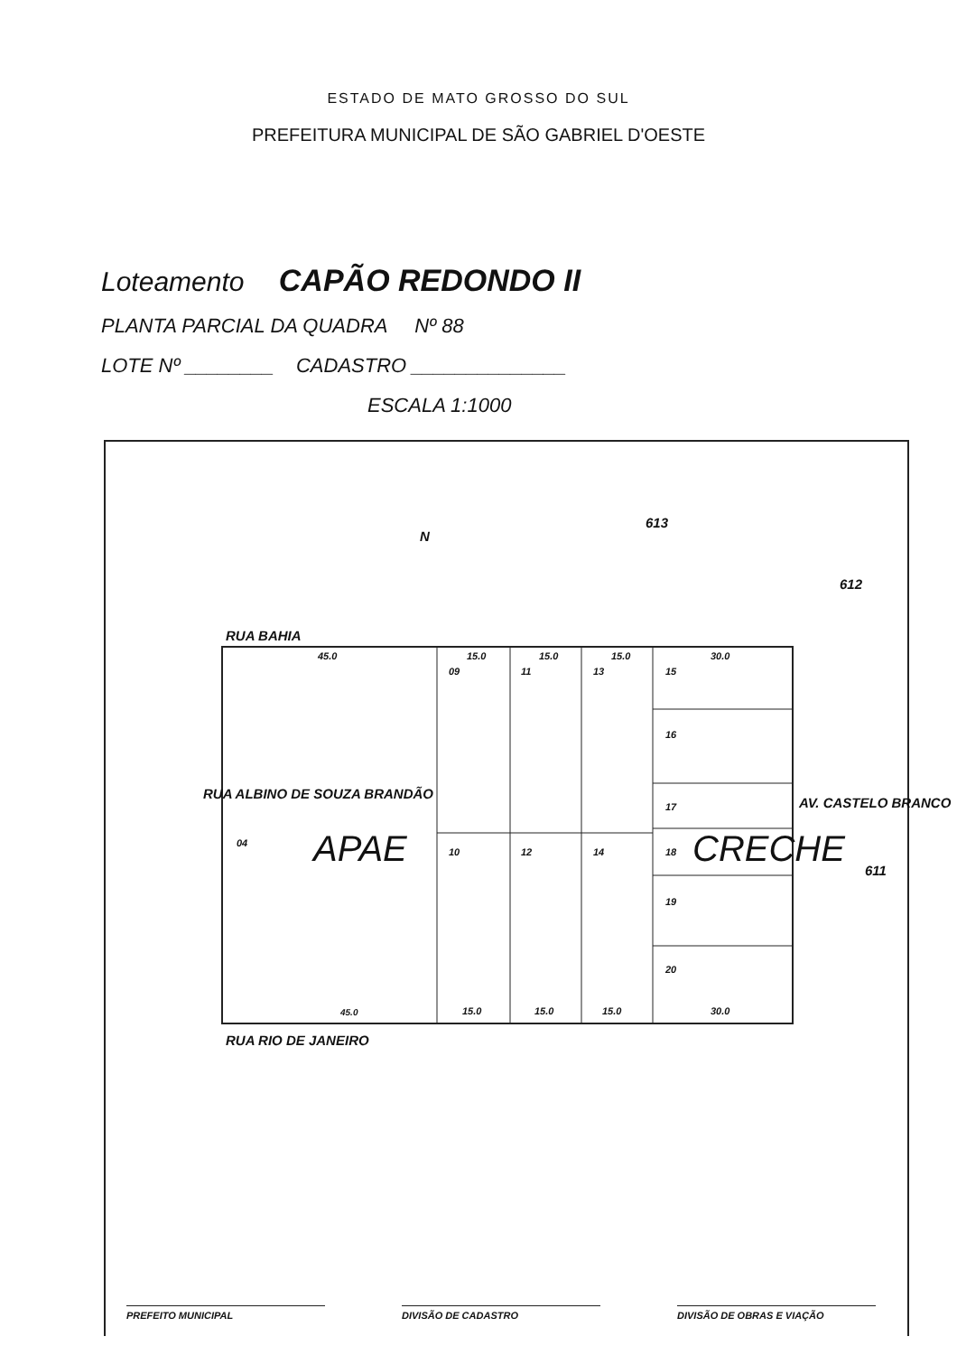ESTADO DE MATO GROSSO DO SUL
PREFEITURA MUNICIPAL DE SÃO GABRIEL D'OESTE
Loteamento CAPÃO REDONDO II
PLANTA PARCIAL DA QUADRA Nº 88
LOTE Nº ________ CADASTRO ______________
ESCALA 1:1000
N
613
612
611
RUA BAHIA
APAE CRECHE
04
09 11 13 15
16
17
18
19
20
10 12 14
45.0 15.0 15.0 15.0 30.0
45.0 15.0 15.0 15.0 30.0
RUA ALBINO DE SOUZA BRANDÃO
AV. CASTELO BRANCO
RUA RIO DE JANEIRO
PREFEITO MUNICIPAL DIVISÃO DE CADASTRO DIVISÃO DE OBRAS E VIAÇÃO